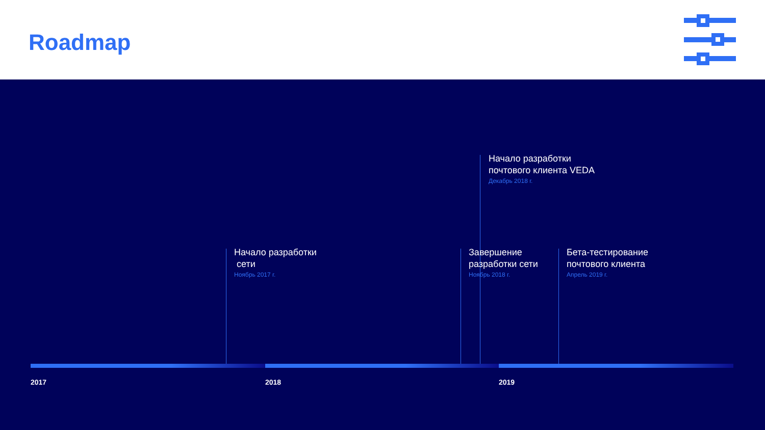Roadmap
Начало разработки
почтового клиента VEDA
Декабрь 2018 г.
Начало разработки
сети
Ноябрь 2017 г.
Завершение
разработки сети
Ноябрь 2018 г.
Бета-тестирование
почтового клиента
Апрель 2019 г.
2017 2018 2019